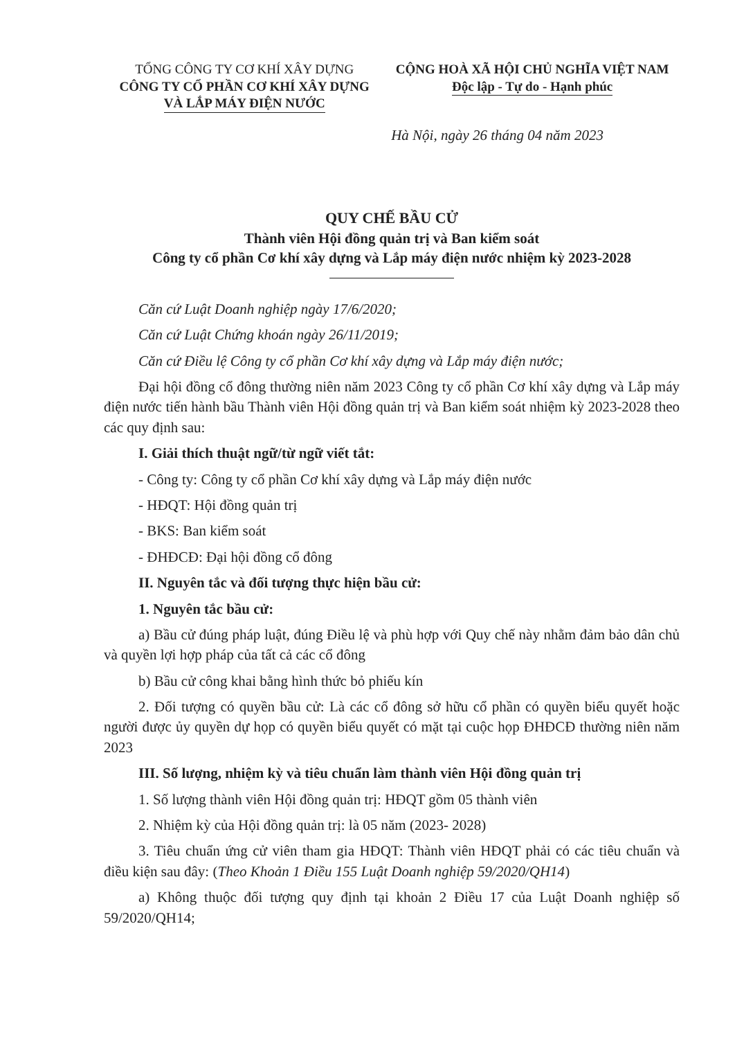TỔNG CÔNG TY CƠ KHÍ XÂY DỰNG
CÔNG TY CỔ PHẦN CƠ KHÍ XÂY DỰNG
VÀ LẮP MÁY ĐIỆN NƯỚC
CỘNG HOÀ XÃ HỘI CHỦ NGHĨA VIỆT NAM
Độc lập - Tự do - Hạnh phúc
Hà Nội, ngày 26 tháng 04 năm 2023
QUY CHẾ BẦU CỬ
Thành viên Hội đồng quản trị và Ban kiểm soát
Công ty cổ phần Cơ khí xây dựng và Lắp máy điện nước nhiệm kỳ 2023-2028
Căn cứ Luật Doanh nghiệp ngày 17/6/2020;
Căn cứ Luật Chứng khoán ngày 26/11/2019;
Căn cứ Điều lệ Công ty cổ phần Cơ khí xây dựng và Lắp máy điện nước;
Đại hội đồng cổ đông thường niên năm 2023 Công ty cổ phần Cơ khí xây dựng và Lắp máy điện nước tiến hành bầu Thành viên Hội đồng quản trị và Ban kiểm soát nhiệm kỳ 2023-2028 theo các quy định sau:
I. Giải thích thuật ngữ/từ ngữ viết tắt:
- Công ty: Công ty cổ phần Cơ khí xây dựng và Lắp máy điện nước
- HĐQT: Hội đồng quản trị
- BKS: Ban kiểm soát
- ĐHĐCĐ: Đại hội đồng cổ đông
II. Nguyên tắc và đối tượng thực hiện bầu cử:
1. Nguyên tắc bầu cử:
a) Bầu cử đúng pháp luật, đúng Điều lệ và phù hợp với Quy chế này nhằm đảm bảo dân chủ và quyền lợi hợp pháp của tất cả các cổ đông
b) Bầu cử công khai bằng hình thức bỏ phiếu kín
2. Đối tượng có quyền bầu cử: Là các cổ đông sở hữu cổ phần có quyền biểu quyết hoặc người được ủy quyền dự họp có quyền biểu quyết có mặt tại cuộc họp ĐHĐCĐ thường niên năm 2023
III. Số lượng, nhiệm kỳ và tiêu chuẩn làm thành viên Hội đồng quản trị
1. Số lượng thành viên Hội đồng quản trị: HĐQT gồm 05 thành viên
2. Nhiệm kỳ của Hội đồng quản trị: là 05 năm (2023- 2028)
3. Tiêu chuẩn ứng cử viên tham gia HĐQT: Thành viên HĐQT phải có các tiêu chuẩn và điều kiện sau đây: (Theo Khoản 1 Điều 155 Luật Doanh nghiệp 59/2020/QH14)
a) Không thuộc đối tượng quy định tại khoản 2 Điều 17 của Luật Doanh nghiệp số 59/2020/QH14;